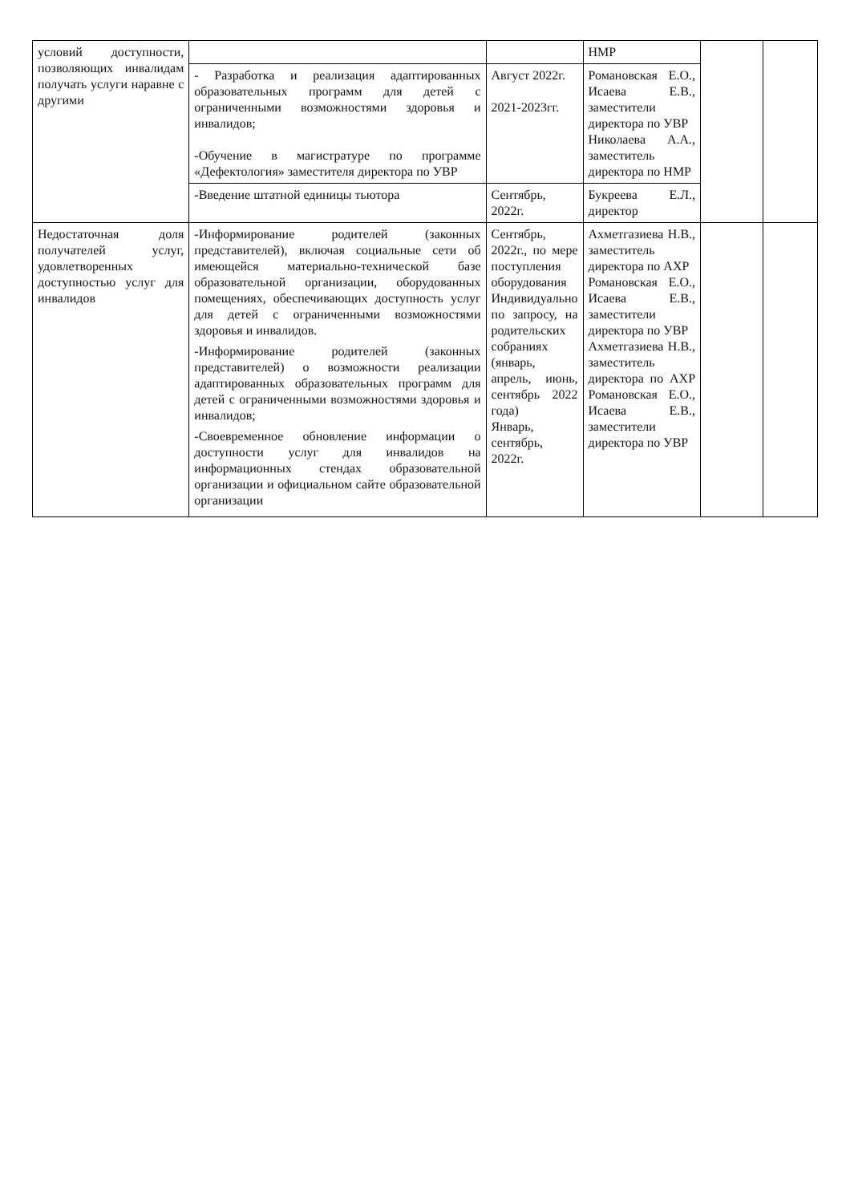| условий доступности, позволяющих инвалидам получать услуги наравне с другими | | | НМР | | |
| | - Разработка и реализация адаптированных образовательных программ для детей с ограниченными возможностями здоровья и инвалидов; -Обучение в магистратуре по программе «Дефектология» заместителя директора по УВР | Август 2022г. 2021-2023гг. | Романовская Е.О., Исаева Е.В., заместители директора по УВР Николаева А.А., заместитель директора по НМР | | |
| | -Введение штатной единицы тьютора | Сентябрь, 2022г. | Букреева Е.Л., директор | | |
| Недостаточная доля получателей услуг, удовлетворенных доступностью услуг для инвалидов | -Информирование родителей (законных представителей), включая социальные сети об имеющейся материально-технической базе образовательной организации, оборудованных помещениях, обеспечивающих доступность услуг для детей с ограниченными возможностями здоровья и инвалидов. -Информирование родителей (законных представителей) о возможности реализации адаптированных образовательных программ для детей с ограниченными возможностями здоровья и инвалидов; -Своевременное обновление информации о доступности услуг для инвалидов на информационных стендах образовательной организации и официальном сайте образовательной организации | Сентябрь, 2022г., по мере поступления оборудования Индивидуально по запросу, на родительских собраниях (январь, апрель, июнь, сентябрь 2022 года) Январь, сентябрь, 2022г. | Ахметгазиева Н.В., заместитель директора по АХР Романовская Е.О., Исаева Е.В., заместители директора по УВР Ахметгазиева Н.В., заместитель директора по АХР Романовская Е.О., Исаева Е.В., заместители директора по УВР | | |